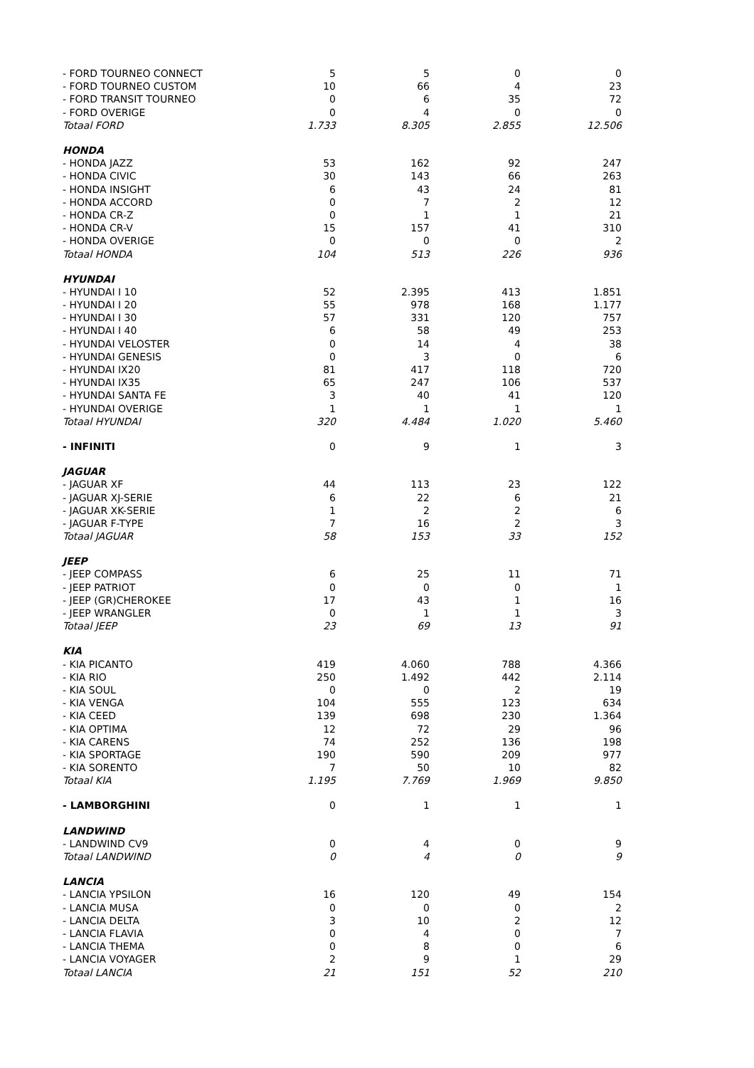| - FORD TOURNEO CONNECT | 5 | 5 | 0 | 0 |
| - FORD TOURNEO CUSTOM | 10 | 66 | 4 | 23 |
| - FORD TRANSIT TOURNEO | 0 | 6 | 35 | 72 |
| - FORD OVERIGE | 0 | 4 | 0 | 0 |
| Totaal FORD | 1.733 | 8.305 | 2.855 | 12.506 |
| HONDA | | | | |
| - HONDA JAZZ | 53 | 162 | 92 | 247 |
| - HONDA CIVIC | 30 | 143 | 66 | 263 |
| - HONDA INSIGHT | 6 | 43 | 24 | 81 |
| - HONDA ACCORD | 0 | 7 | 2 | 12 |
| - HONDA CR-Z | 0 | 1 | 1 | 21 |
| - HONDA CR-V | 15 | 157 | 41 | 310 |
| - HONDA OVERIGE | 0 | 0 | 0 | 2 |
| Totaal HONDA | 104 | 513 | 226 | 936 |
| HYUNDAI | | | | |
| - HYUNDAI I 10 | 52 | 2.395 | 413 | 1.851 |
| - HYUNDAI I 20 | 55 | 978 | 168 | 1.177 |
| - HYUNDAI I 30 | 57 | 331 | 120 | 757 |
| - HYUNDAI I 40 | 6 | 58 | 49 | 253 |
| - HYUNDAI VELOSTER | 0 | 14 | 4 | 38 |
| - HYUNDAI GENESIS | 0 | 3 | 0 | 6 |
| - HYUNDAI IX20 | 81 | 417 | 118 | 720 |
| - HYUNDAI IX35 | 65 | 247 | 106 | 537 |
| - HYUNDAI SANTA FE | 3 | 40 | 41 | 120 |
| - HYUNDAI OVERIGE | 1 | 1 | 1 | 1 |
| Totaal HYUNDAI | 320 | 4.484 | 1.020 | 5.460 |
| - INFINITI | 0 | 9 | 1 | 3 |
| JAGUAR | | | | |
| - JAGUAR XF | 44 | 113 | 23 | 122 |
| - JAGUAR XJ-SERIE | 6 | 22 | 6 | 21 |
| - JAGUAR XK-SERIE | 1 | 2 | 2 | 6 |
| - JAGUAR F-TYPE | 7 | 16 | 2 | 3 |
| Totaal JAGUAR | 58 | 153 | 33 | 152 |
| JEEP | | | | |
| - JEEP COMPASS | 6 | 25 | 11 | 71 |
| - JEEP PATRIOT | 0 | 0 | 0 | 1 |
| - JEEP (GR)CHEROKEE | 17 | 43 | 1 | 16 |
| - JEEP WRANGLER | 0 | 1 | 1 | 3 |
| Totaal JEEP | 23 | 69 | 13 | 91 |
| KIA | | | | |
| - KIA PICANTO | 419 | 4.060 | 788 | 4.366 |
| - KIA RIO | 250 | 1.492 | 442 | 2.114 |
| - KIA SOUL | 0 | 0 | 2 | 19 |
| - KIA VENGA | 104 | 555 | 123 | 634 |
| - KIA CEED | 139 | 698 | 230 | 1.364 |
| - KIA OPTIMA | 12 | 72 | 29 | 96 |
| - KIA CARENS | 74 | 252 | 136 | 198 |
| - KIA SPORTAGE | 190 | 590 | 209 | 977 |
| - KIA SORENTO | 7 | 50 | 10 | 82 |
| Totaal KIA | 1.195 | 7.769 | 1.969 | 9.850 |
| - LAMBORGHINI | 0 | 1 | 1 | 1 |
| LANDWIND | | | | |
| - LANDWIND CV9 | 0 | 4 | 0 | 9 |
| Totaal LANDWIND | 0 | 4 | 0 | 9 |
| LANCIA | | | | |
| - LANCIA YPSILON | 16 | 120 | 49 | 154 |
| - LANCIA MUSA | 0 | 0 | 0 | 2 |
| - LANCIA DELTA | 3 | 10 | 2 | 12 |
| - LANCIA FLAVIA | 0 | 4 | 0 | 7 |
| - LANCIA THEMA | 0 | 8 | 0 | 6 |
| - LANCIA VOYAGER | 2 | 9 | 1 | 29 |
| Totaal LANCIA | 21 | 151 | 52 | 210 |